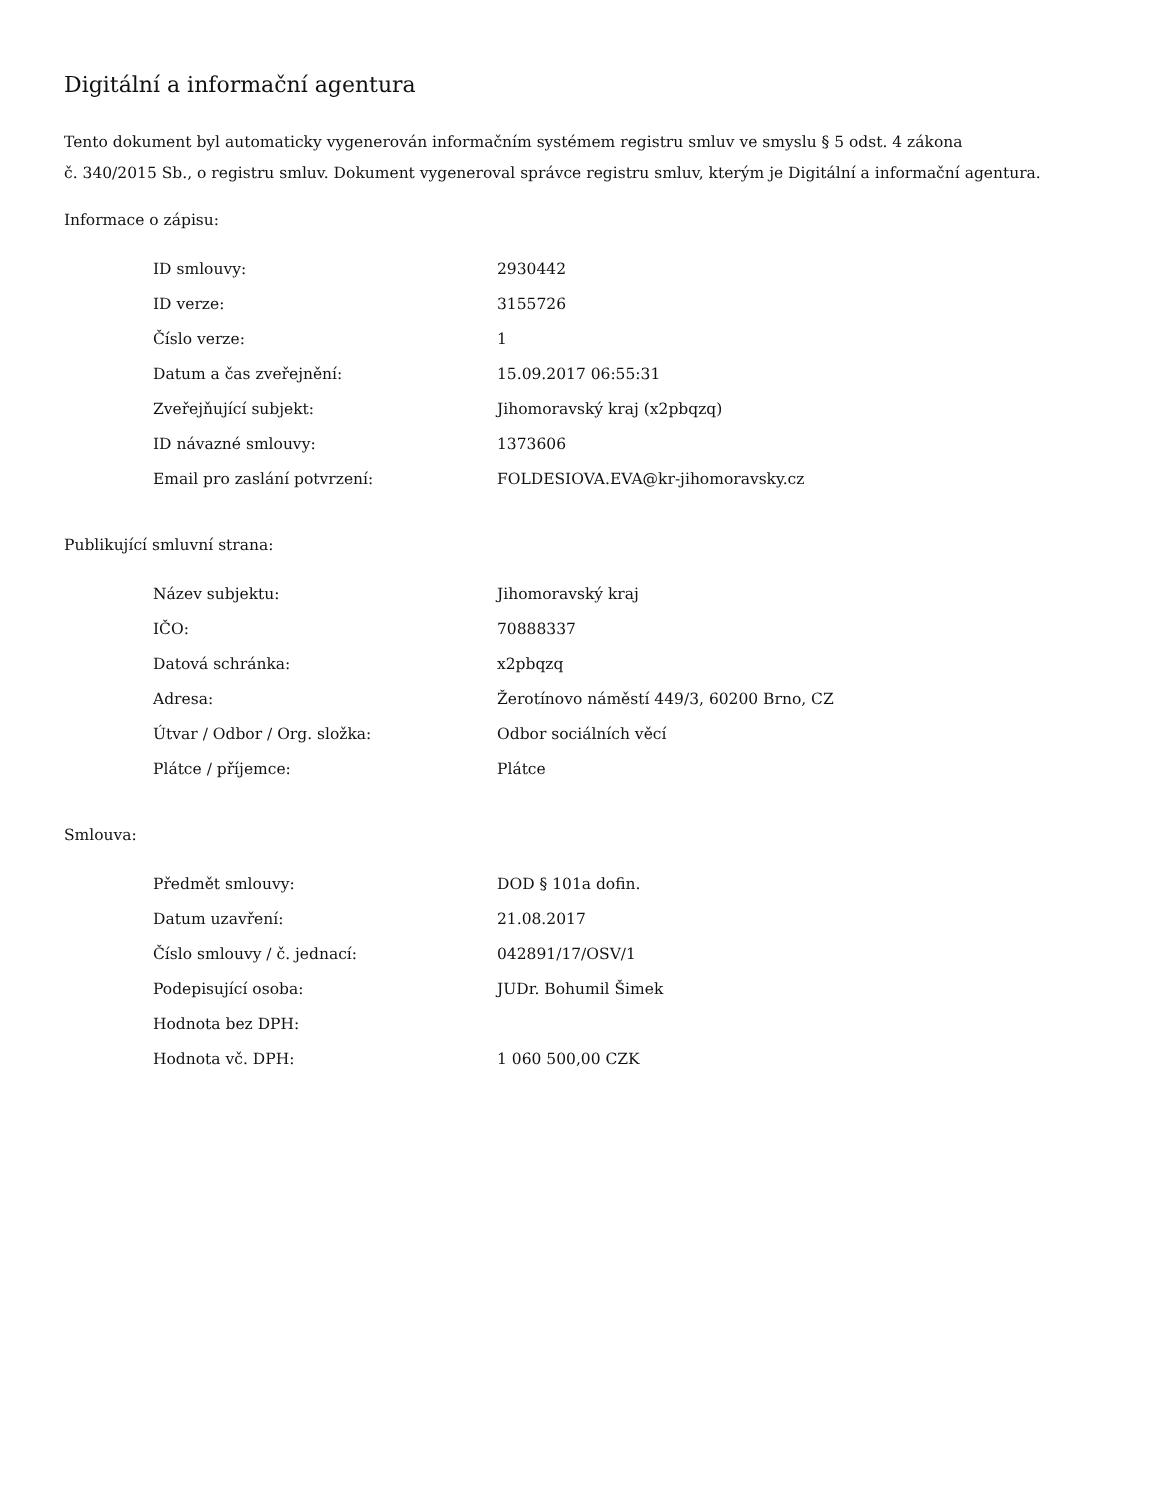Digitální a informační agentura
Tento dokument byl automaticky vygenerován informačním systémem registru smluv ve smyslu § 5 odst. 4 zákona
č. 340/2015 Sb., o registru smluv. Dokument vygeneroval správce registru smluv, kterým je Digitální a informační agentura.
Informace o zápisu:
| ID smlouvy: | 2930442 |
| ID verze: | 3155726 |
| Číslo verze: | 1 |
| Datum a čas zveřejnění: | 15.09.2017 06:55:31 |
| Zveřejňující subjekt: | Jihomoravský kraj (x2pbqzq) |
| ID návazné smlouvy: | 1373606 |
| Email pro zaslání potvrzení: | FOLDESIOVA.EVA@kr-jihomoravsky.cz |
Publikující smluvní strana:
| Název subjektu: | Jihomoravský kraj |
| IČO: | 70888337 |
| Datová schránka: | x2pbqzq |
| Adresa: | Žerotínovo náměstí 449/3, 60200 Brno, CZ |
| Útvar / Odbor / Org. složka: | Odbor sociálních věcí |
| Plátce / příjemce: | Plátce |
Smlouva:
| Předmět smlouvy: | DOD § 101a dofin. |
| Datum uzavření: | 21.08.2017 |
| Číslo smlouvy / č. jednací: | 042891/17/OSV/1 |
| Podepisující osoba: | JUDr. Bohumil Šimek |
| Hodnota bez DPH: | |
| Hodnota vč. DPH: | 1 060 500,00 CZK |